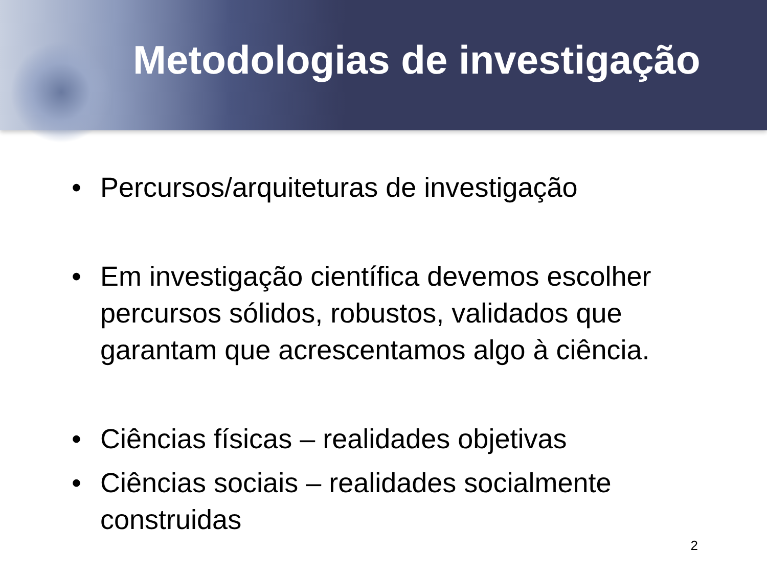Metodologias de investigação
• Percursos/arquiteturas de investigação
• Em investigação científica devemos escolher percursos sólidos, robustos, validados que garantam que acrescentamos algo à ciência.
• Ciências físicas – realidades objetivas
• Ciências sociais – realidades socialmente construidas
2